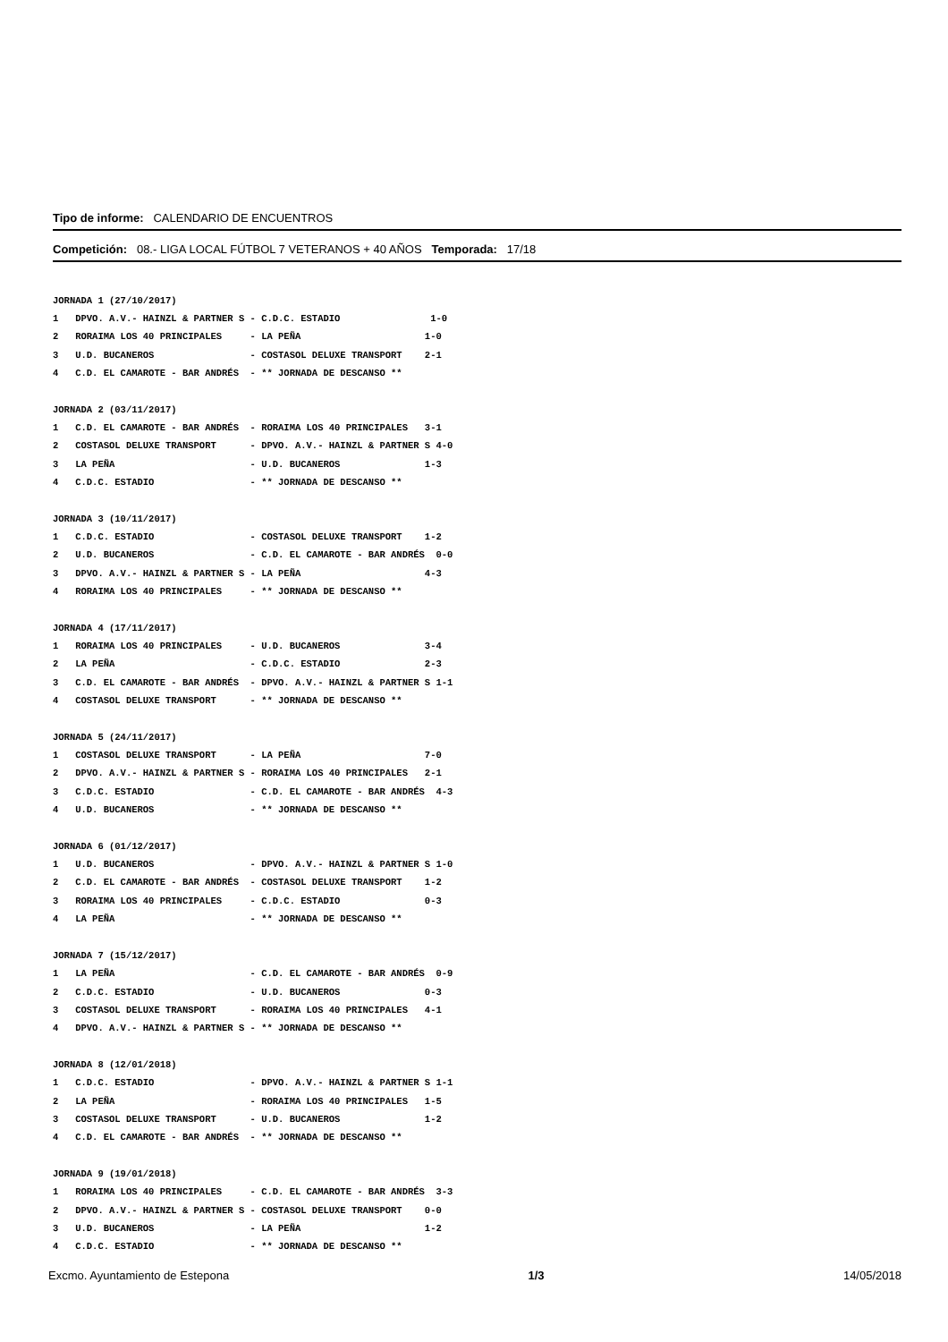Tipo de informe: CALENDARIO DE ENCUENTROS
Competición: 08.- LIGA LOCAL FÚTBOL 7 VETERANOS + 40 AÑOS Temporada: 17/18
JORNADA 1 (27/10/2017)
1   DPVO. A.V.- HAINZL & PARTNER S - C.D.C. ESTADIO                1-0
2   RORAIMA LOS 40 PRINCIPALES     - LA PEÑA                      1-0
3   U.D. BUCANEROS                 - COSTASOL DELUXE TRANSPORT    2-1
4   C.D. EL CAMAROTE - BAR ANDRÉS  - ** JORNADA DE DESCANSO **
JORNADA 2 (03/11/2017)
1   C.D. EL CAMAROTE - BAR ANDRÉS  - RORAIMA LOS 40 PRINCIPALES   3-1
2   COSTASOL DELUXE TRANSPORT      - DPVO. A.V.- HAINZL & PARTNER S 4-0
3   LA PEÑA                        - U.D. BUCANEROS               1-3
4   C.D.C. ESTADIO                 - ** JORNADA DE DESCANSO **
JORNADA 3 (10/11/2017)
1   C.D.C. ESTADIO                 - COSTASOL DELUXE TRANSPORT    1-2
2   U.D. BUCANEROS                 - C.D. EL CAMAROTE - BAR ANDRÉS  0-0
3   DPVO. A.V.- HAINZL & PARTNER S - LA PEÑA                      4-3
4   RORAIMA LOS 40 PRINCIPALES     - ** JORNADA DE DESCANSO **
JORNADA 4 (17/11/2017)
1   RORAIMA LOS 40 PRINCIPALES     - U.D. BUCANEROS               3-4
2   LA PEÑA                        - C.D.C. ESTADIO               2-3
3   C.D. EL CAMAROTE - BAR ANDRÉS  - DPVO. A.V.- HAINZL & PARTNER S 1-1
4   COSTASOL DELUXE TRANSPORT      - ** JORNADA DE DESCANSO **
JORNADA 5 (24/11/2017)
1   COSTASOL DELUXE TRANSPORT      - LA PEÑA                      7-0
2   DPVO. A.V.- HAINZL & PARTNER S - RORAIMA LOS 40 PRINCIPALES   2-1
3   C.D.C. ESTADIO                 - C.D. EL CAMAROTE - BAR ANDRÉS  4-3
4   U.D. BUCANEROS                 - ** JORNADA DE DESCANSO **
JORNADA 6 (01/12/2017)
1   U.D. BUCANEROS                 - DPVO. A.V.- HAINZL & PARTNER S 1-0
2   C.D. EL CAMAROTE - BAR ANDRÉS  - COSTASOL DELUXE TRANSPORT    1-2
3   RORAIMA LOS 40 PRINCIPALES     - C.D.C. ESTADIO               0-3
4   LA PEÑA                        - ** JORNADA DE DESCANSO **
JORNADA 7 (15/12/2017)
1   LA PEÑA                        - C.D. EL CAMAROTE - BAR ANDRÉS  0-9
2   C.D.C. ESTADIO                 - U.D. BUCANEROS               0-3
3   COSTASOL DELUXE TRANSPORT      - RORAIMA LOS 40 PRINCIPALES   4-1
4   DPVO. A.V.- HAINZL & PARTNER S - ** JORNADA DE DESCANSO **
JORNADA 8 (12/01/2018)
1   C.D.C. ESTADIO                 - DPVO. A.V.- HAINZL & PARTNER S 1-1
2   LA PEÑA                        - RORAIMA LOS 40 PRINCIPALES   1-5
3   COSTASOL DELUXE TRANSPORT      - U.D. BUCANEROS               1-2
4   C.D. EL CAMAROTE - BAR ANDRÉS  - ** JORNADA DE DESCANSO **
JORNADA 9 (19/01/2018)
1   RORAIMA LOS 40 PRINCIPALES     - C.D. EL CAMAROTE - BAR ANDRÉS  3-3
2   DPVO. A.V.- HAINZL & PARTNER S - COSTASOL DELUXE TRANSPORT    0-0
3   U.D. BUCANEROS                 - LA PEÑA                      1-2
4   C.D.C. ESTADIO                 - ** JORNADA DE DESCANSO **
Excmo. Ayuntamiento de Estepona 1/3 14/05/2018